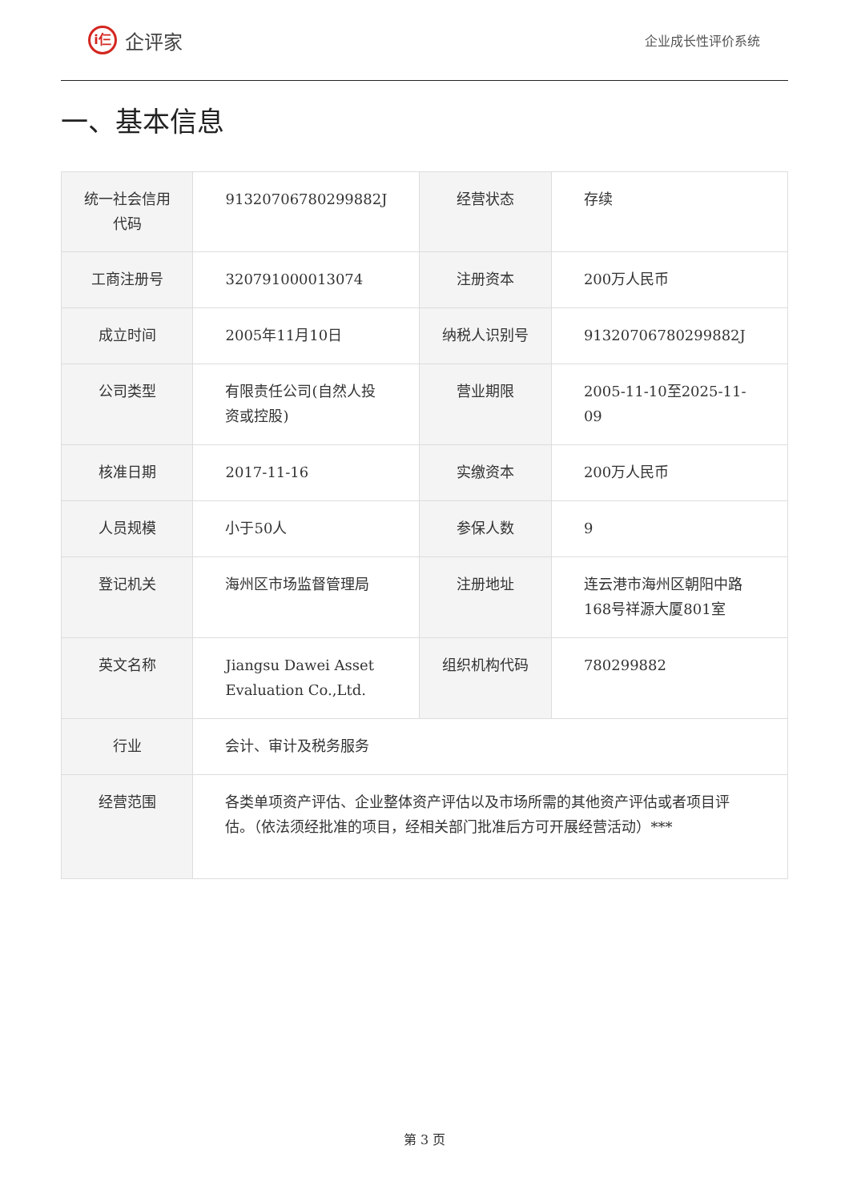i仨
企评家
企业成长性评价系统
一、基本信息
| 统一社会信用代码 | 91320706780299882J | 经营状态 | 存续 |
| 工商注册号 | 320791000013074 | 注册资本 | 200万人民币 |
| 成立时间 | 2005年11月10日 | 纳税人识别号 | 91320706780299882J |
| 公司类型 | 有限责任公司(自然人投资或控股) | 营业期限 | 2005-11-10至2025-11-09 |
| 核准日期 | 2017-11-16 | 实缴资本 | 200万人民币 |
| 人员规模 | 小于50人 | 参保人数 | 9 |
| 登记机关 | 海州区市场监督管理局 | 注册地址 | 连云港市海州区朝阳中路168号祥源大厦801室 |
| 英文名称 | Jiangsu Dawei Asset Evaluation Co.,Ltd. | 组织机构代码 | 780299882 |
| 行业 | 会计、审计及税务服务 | | |
| 经营范围 | 各类单项资产评估、企业整体资产评估以及市场所需的其他资产评估或者项目评估。（依法须经批准的项目，经相关部门批准后方可开展经营活动）*** | | |
第 3 页